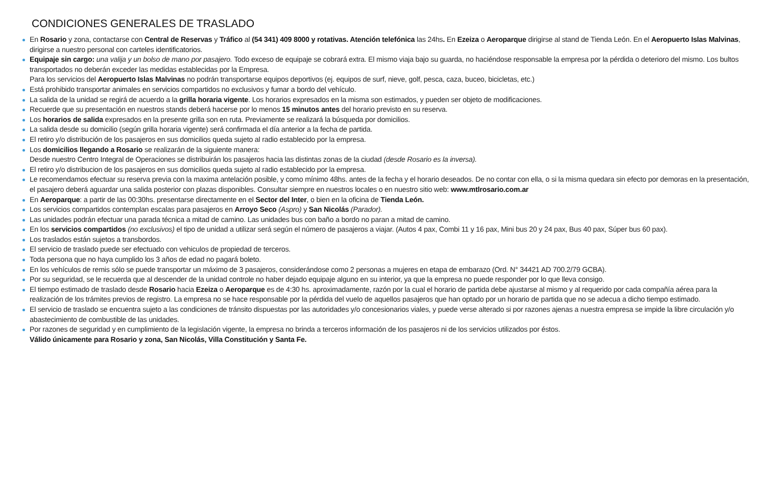CONDICIONES GENERALES DE TRASLADO
En Rosario y zona, contactarse con Central de Reservas y Tráfico al (54 341) 409 8000 y rotativas. Atención telefónica las 24hs. En Ezeiza o Aeroparque dirigirse al stand de Tienda León. En el Aeropuerto Islas Malvinas, dirigirse a nuestro personal con carteles identificatorios.
Equipaje sin cargo: una valija y un bolso de mano por pasajero. Todo exceso de equipaje se cobrará extra. El mismo viaja bajo su guarda, no haciéndose responsable la empresa por la pérdida o deterioro del mismo. Los bultos transportados no deberán exceder las medidas establecidas por la Empresa.
Para los servicios del Aeropuerto Islas Malvinas no podrán transportarse equipos deportivos (ej. equipos de surf, nieve, golf, pesca, caza, buceo, bicicletas, etc.)
Está prohibido transportar animales en servicios compartidos no exclusivos y fumar a bordo del vehículo.
La salida de la unidad se regirá de acuerdo a la grilla horaria vigente. Los horarios expresados en la misma son estimados, y pueden ser objeto de modificaciones.
Recuerde que su presentación en nuestros stands deberá hacerse por lo menos 15 minutos antes del horario previsto en su reserva.
Los horarios de salida expresados en la presente grilla son en ruta. Previamente se realizará la búsqueda por domicilios.
La salida desde su domicilio (según grilla horaria vigente) será confirmada el día anterior a la fecha de partida.
El retiro y/o distribución de los pasajeros en sus domicilios queda sujeto al radio establecido por la empresa.
Los domicilios llegando a Rosario se realizarán de la siguiente manera:
Desde nuestro Centro Integral de Operaciones se distribuirán los pasajeros hacia las distintas zonas de la ciudad (desde Rosario es la inversa).
El retiro y/o distribucion de los pasajeros en sus domicilios queda sujeto al radio establecido por la empresa.
Le recomendamos efectuar su reserva previa con la maxima antelación posible, y como mínimo 48hs. antes de la fecha y el horario deseados. De no contar con ella, o si la misma quedara sin efecto por demoras en la presentación, el pasajero deberá aguardar una salida posterior con plazas disponibles. Consultar siempre en nuestros locales o en nuestro sitio web: www.mtlrosario.com.ar
En Aeroparque: a partir de las 00:30hs. presentarse directamente en el Sector del Inter, o bien en la oficina de Tienda León.
Los servicios compartidos contemplan escalas para pasajeros en Arroyo Seco (Aspro) y San Nicolás (Parador).
Las unidades podrán efectuar una parada técnica a mitad de camino. Las unidades bus con baño a bordo no paran a mitad de camino.
En los servicios compartidos (no exclusivos) el tipo de unidad a utilizar será según el número de pasajeros a viajar. (Autos 4 pax, Combi 11 y 16 pax, Mini bus 20 y 24 pax, Bus 40 pax, Súper bus 60 pax).
Los traslados están sujetos a transbordos.
El servicio de traslado puede ser efectuado con vehiculos de propiedad de terceros.
Toda persona que no haya cumplido los 3 años de edad no pagará boleto.
En los vehículos de remis sólo se puede transportar un máximo de 3 pasajeros, considerándose como 2 personas a mujeres en etapa de embarazo (Ord. N° 34421 AD 700.2/79 GCBA).
Por su seguridad, se le recuerda que al descender de la unidad controle no haber dejado equipaje alguno en su interior, ya que la empresa no puede responder por lo que lleva consigo.
El tiempo estimado de traslado desde Rosario hacia Ezeiza o Aeroparque es de 4:30 hs. aproximadamente, razón por la cual el horario de partida debe ajustarse al mismo y al requerido por cada compañía aérea para la realización de los trámites previos de registro. La empresa no se hace responsable por la pérdida del vuelo de aquellos pasajeros que han optado por un horario de partida que no se adecua a dicho tiempo estimado.
El servicio de traslado se encuentra sujeto a las condiciones de tránsito dispuestas por las autoridades y/o concesionarios viales, y puede verse alterado si por razones ajenas a nuestra empresa se impide la libre circulación y/o abastecimiento de combustible de las unidades.
Por razones de seguridad y en cumplimiento de la legislación vigente, la empresa no brinda a terceros información de los pasajeros ni de los servicios utilizados por éstos.
Válido únicamente para Rosario y zona, San Nicolás, Villa Constitución y Santa Fe.